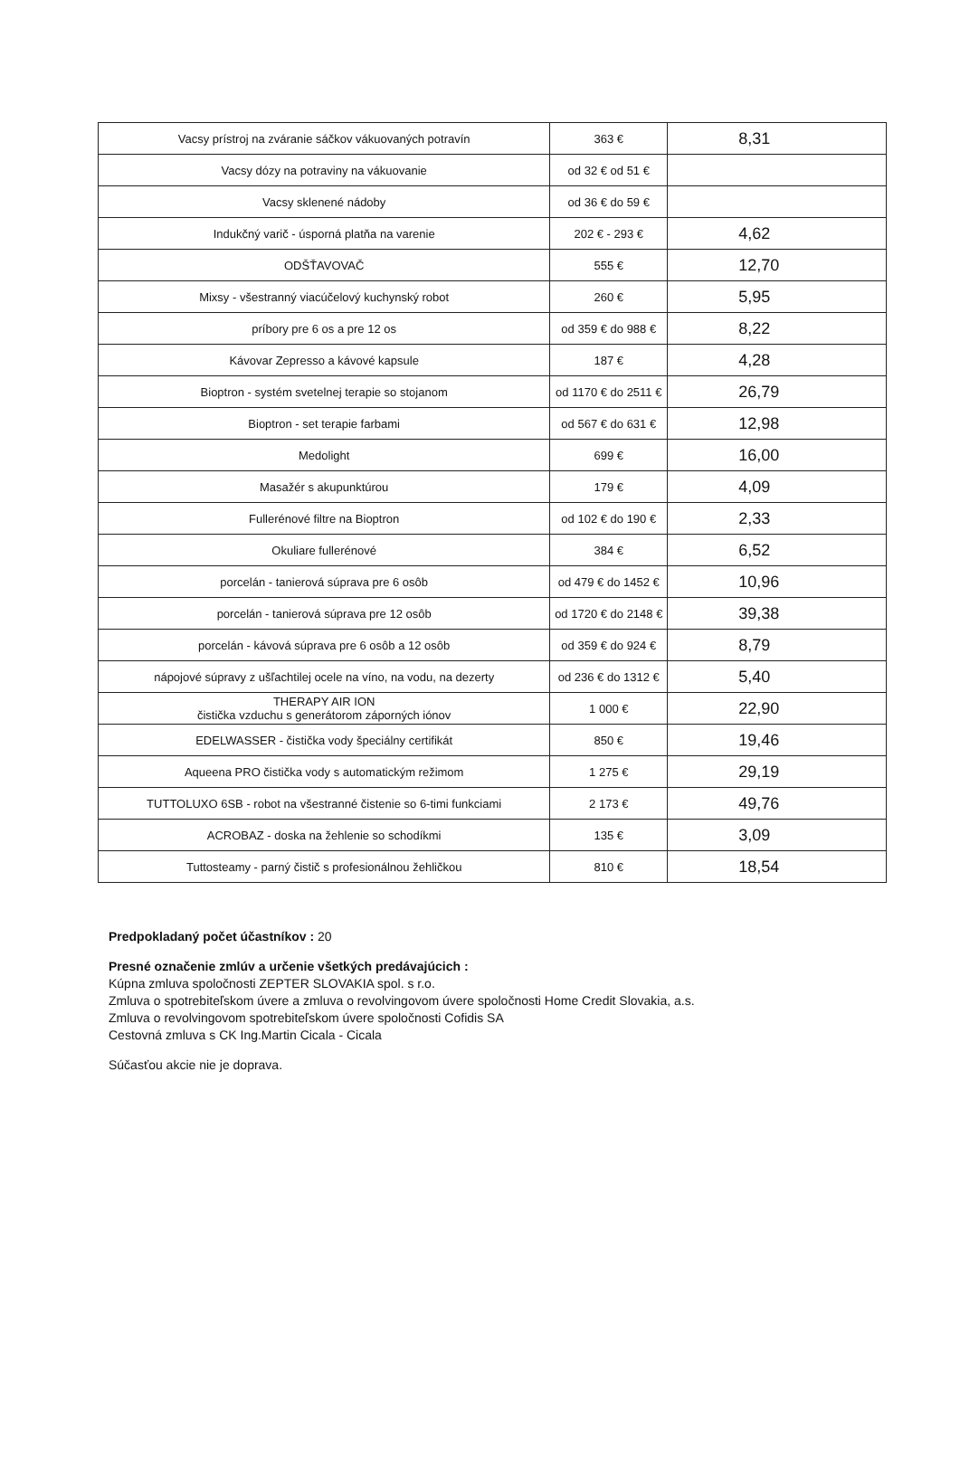| Vacsy prístroj na zváranie sáčkov vákuovaných potravín | 363 € | 8,31 |
| Vacsy dózy na potraviny na vákuovanie | od 32 € od 51 € | |
| Vacsy sklenené nádoby | od 36 € do 59 € | |
| Indukčný varič - úsporná platňa na varenie | 202 € - 293 € | 4,62 |
| ODŠŤAVOVAČ | 555 € | 12,70 |
| Mixsy - všestranný viacúčelový kuchynský robot | 260 € | 5,95 |
| príbory pre 6 os a pre 12 os | od 359 € do 988 € | 8,22 |
| Kávovar Zepresso a kávové kapsule | 187 € | 4,28 |
| Bioptron - systém svetelnej terapie so stojanom | od 1170 € do 2511 € | 26,79 |
| Bioptron - set terapie farbami | od 567 € do 631 € | 12,98 |
| Medolight | 699 € | 16,00 |
| Masažér s akupunktúrou | 179 € | 4,09 |
| Fullerénové filtre na Bioptron | od 102 € do 190 € | 2,33 |
| Okuliare fullerénové | 384 € | 6,52 |
| porcelán - tanierová súprava pre 6 osôb | od 479 € do 1452 € | 10,96 |
| porcelán - tanierová súprava pre 12 osôb | od 1720 € do 2148 € | 39,38 |
| porcelán - kávová súprava pre 6 osôb a 12 osôb | od 359 € do 924 € | 8,79 |
| nápojové súpravy z ušľachtilej ocele na víno, na vodu, na dezerty | od 236 € do 1312 € | 5,40 |
| THERAPY AIR ION čistička vzduchu s generátorom záporných iónov | 1 000 € | 22,90 |
| EDELWASSER - čistička vody špeciálny certifikát | 850 € | 19,46 |
| Aqueena PRO čistička vody s automatickým režimom | 1 275 € | 29,19 |
| TUTTOLUXO 6SB - robot na všestranné čistenie so 6-timi funkciami | 2 173 € | 49,76 |
| ACROBAZ - doska na žehlenie so schodíkmi | 135 € | 3,09 |
| Tuttosteamy - parný čistič s profesionálnou žehličkou | 810 € | 18,54 |
Predpokladaný počet účastníkov : 20
Presné označenie zmlúv a určenie všetkých predávajúcich :
Kúpna zmluva spoločnosti ZEPTER SLOVAKIA spol. s r.o.
Zmluva o spotrebiteľskom úvere a zmluva o revolvingovom úvere spoločnosti Home Credit Slovakia, a.s.
Zmluva o revolvingovom spotrebiteľskom úvere spoločnosti Cofidis SA
Cestovná zmluva s CK Ing.Martin Cicala - Cicala
Súčasťou akcie nie je doprava.